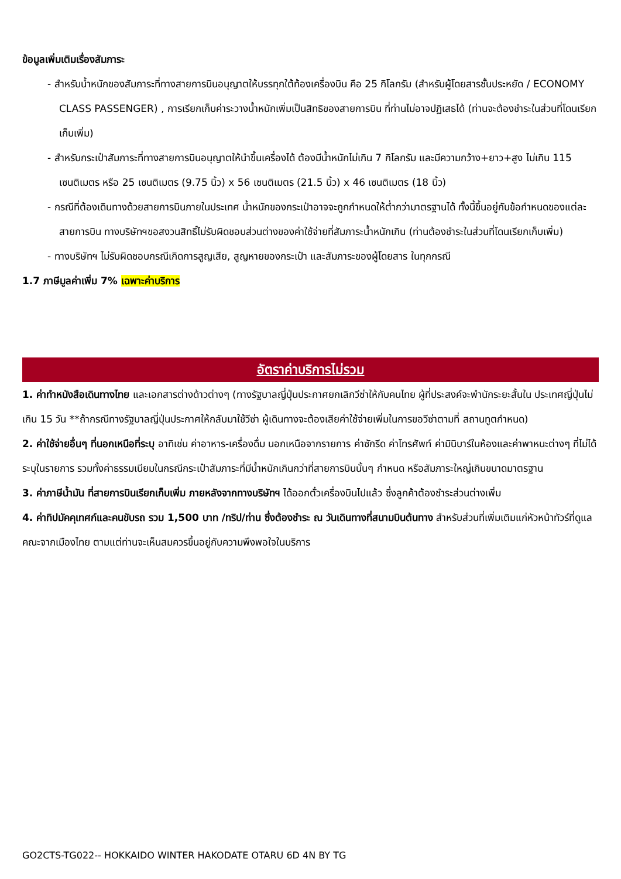ข้อมูลเพิ่มเติมเรื่องสัมภาระ
- สำหรับน้ำหนักของสัมภาระที่ทางสายการบินอนุญาตให้บรรทุกใต้ท้องเครื่องบิน คือ 25 กิโลกรัม (สำหรับผู้โดยสารชั้นประหยัด / ECONOMY CLASS PASSENGER) , การเรียกเก็บค่าระวางน้ำหนักเพิ่มเป็นสิทธิของสายการบิน ที่ท่านไม่อาจปฏิเสธได้ (ท่านจะต้องชำระในส่วนที่โดนเรียกเก็บเพิ่ม)
- สำหรับกระเป๋าสัมภาระที่ทางสายการบินอนุญาตให้นำขึ้นเครื่องได้ ต้องมีน้ำหนักไม่เกิน 7 กิโลกรัม และมีความกว้าง+ยาว+สูง ไม่เกิน 115 เซนติเมตร หรือ 25 เซนติเมตร (9.75 นิ้ว) x 56 เซนติเมตร (21.5 นิ้ว) x 46 เซนติเมตร (18 นิ้ว)
- กรณีที่ต้องเดินทางด้วยสายการบินภายในประเทศ น้ำหนักของกระเป๋าอาจจะถูกกำหนดให้ต่ำกว่ามาตรฐานได้ ทั้งนี้ขึ้นอยู่กับข้อกำหนดของแต่ละสายการบิน ทางบริษัทฯขอสงวนสิทธิ์ไม่รับผิดชอบส่วนต่างของค่าใช้จ่ายที่สัมภาระน้ำหนักเกิน (ท่านต้องชำระในส่วนที่โดนเรียกเก็บเพิ่ม)
- ทางบริษัทฯ ไม่รับผิดชอบกรณีเกิดการสูญเสีย, สูญหายของกระเป๋า และสัมภาระของผู้โดยสาร ในทุกกรณี
1.7 ภาษีมูลค่าเพิ่ม 7% เฉพาะค่าบริการ
อัตราค่าบริการไม่รวม
1. ค่าทำหนังสือเดินทางไทย และเอกสารต่างด้าวต่างๆ (ทางรัฐบาลญี่ปุ่นประกาศยกเลิกวีซ่าให้กับคนไทย ผู้ที่ประสงค์จะพำนักระยะสั้นใน ประเทศญี่ปุ่นไม่เกิน 15 วัน **ถ้ากรณีทางรัฐบาลญี่ปุ่นประกาศให้กลับมาใช้วีซ่า ผู้เดินทางจะต้องเสียค่าใช้จ่ายเพิ่มในการขอวีซ่าตามที่ สถานทูตกำหนด)
2. ค่าใช้จ่ายอื่นๆ ที่นอกเหนือที่ระบุ อาทิเช่น ค่าอาหาร-เครื่องดื่ม นอกเหนือจากรายการ ค่าซักรีด ค่าโทรศัพท์ ค่ามินิบาร์ในห้องและค่าพาหนะต่างๆ ที่ไม่ได้ระบุในรายการ รวมทั้งค่าธรรมเนียมในกรณีกระเป๋าสัมภาระที่มีน้ำหนักเกินกว่าที่สายการบินนั้นๆ กำหนด หรือสัมภาระใหญ่เกินขนาดมาตรฐาน
3. ค่าภาษีน้ำมัน ที่สายการบินเรียกเก็บเพิ่ม ภายหลังจากทางบริษัทฯ ได้ออกตั๋วเครื่องบินไปแล้ว ซึ่งลูกค้าต้องชำระส่วนต่างเพิ่ม
4. ค่าทิปมัคคุเทศก์และคนขับรถ รวม 1,500 บาท /ทริป/ท่าน ซึ่งต้องชำระ ณ วันเดินทางที่สนามบินต้นทาง สำหรับส่วนที่เพิ่มเติมแก่หัวหน้าทัวร์ที่ดูแลคณะจากเมืองไทย ตามแต่ท่านจะเห็นสมควรขึ้นอยู่กับความพึงพอใจในบริการ
GO2CTS-TG022-- HOKKAIDO WINTER HAKODATE OTARU 6D 4N BY TG